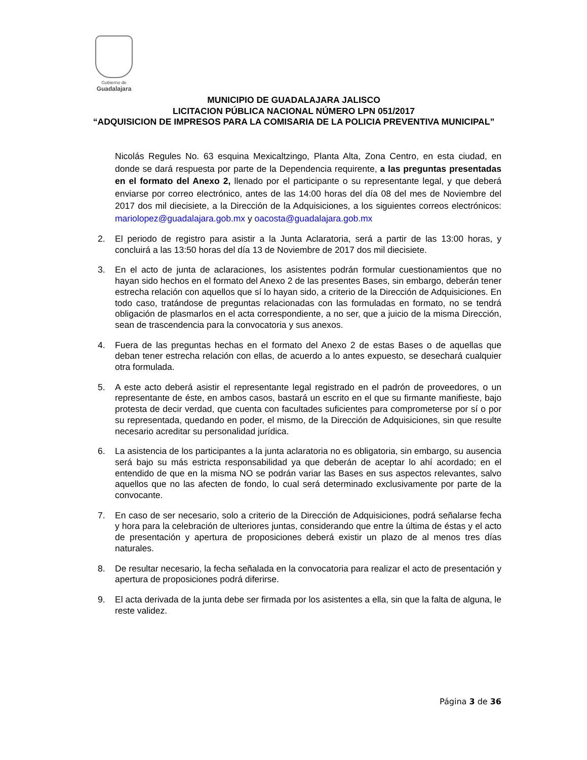Gobierno de
Guadalajara
MUNICIPIO DE GUADALAJARA JALISCO
LICITACION PÚBLICA NACIONAL NÚMERO LPN 051/2017
“ADQUISICION DE IMPRESOS PARA LA COMISARIA DE LA POLICIA PREVENTIVA MUNICIPAL”
Nicolás Regules No. 63 esquina Mexicaltzingo, Planta Alta, Zona Centro, en esta ciudad, en donde se dará respuesta por parte de la Dependencia requirente, a las preguntas presentadas en el formato del Anexo 2, llenado por el participante o su representante legal, y que deberá enviarse por correo electrónico, antes de las 14:00 horas del día 08 del mes de Noviembre del 2017 dos mil diecisiete, a la Dirección de la Adquisiciones, a los siguientes correos electrónicos: mariolopez@guadalajara.gob.mx y oacosta@guadalajara.gob.mx
2. El periodo de registro para asistir a la Junta Aclaratoria, será a partir de las 13:00 horas, y concluirá a las 13:50 horas del día 13 de Noviembre de 2017 dos mil diecisiete.
3. En el acto de junta de aclaraciones, los asistentes podrán formular cuestionamientos que no hayan sido hechos en el formato del Anexo 2 de las presentes Bases, sin embargo, deberán tener estrecha relación con aquellos que sí lo hayan sido, a criterio de la Dirección de Adquisiciones. En todo caso, tratándose de preguntas relacionadas con las formuladas en formato, no se tendrá obligación de plasmarlos en el acta correspondiente, a no ser, que a juicio de la misma Dirección, sean de trascendencia para la convocatoria y sus anexos.
4. Fuera de las preguntas hechas en el formato del Anexo 2 de estas Bases o de aquellas que deban tener estrecha relación con ellas, de acuerdo a lo antes expuesto, se desechará cualquier otra formulada.
5. A este acto deberá asistir el representante legal registrado en el padrón de proveedores, o un representante de éste, en ambos casos, bastará un escrito en el que su firmante manifieste, bajo protesta de decir verdad, que cuenta con facultades suficientes para comprometerse por sí o por su representada, quedando en poder, el mismo, de la Dirección de Adquisiciones, sin que resulte necesario acreditar su personalidad jurídica.
6. La asistencia de los participantes a la junta aclaratoria no es obligatoria, sin embargo, su ausencia será bajo su más estricta responsabilidad ya que deberán de aceptar lo ahí acordado; en el entendido de que en la misma NO se podrán variar las Bases en sus aspectos relevantes, salvo aquellos que no las afecten de fondo, lo cual será determinado exclusivamente por parte de la convocante.
7. En caso de ser necesario, solo a criterio de la Dirección de Adquisiciones, podrá señalarse fecha y hora para la celebración de ulteriores juntas, considerando que entre la última de éstas y el acto de presentación y apertura de proposiciones deberá existir un plazo de al menos tres días naturales.
8. De resultar necesario, la fecha señalada en la convocatoria para realizar el acto de presentación y apertura de proposiciones podrá diferirse.
9. El acta derivada de la junta debe ser firmada por los asistentes a ella, sin que la falta de alguna, le reste validez.
Página 3 de 36